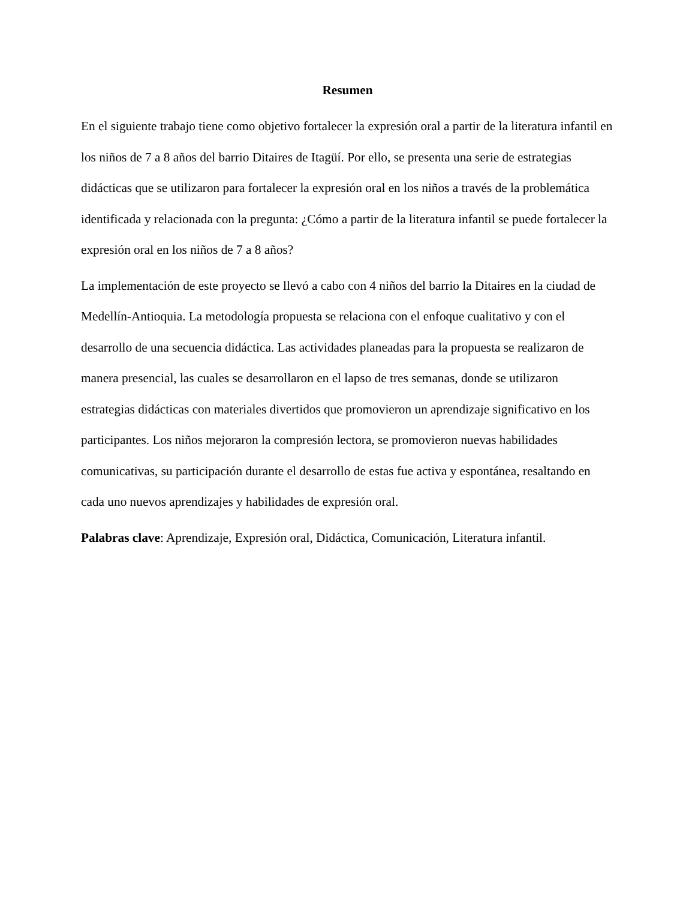Resumen
En el siguiente trabajo tiene como objetivo fortalecer la expresión oral a partir de la literatura infantil en los niños de 7 a 8 años del barrio Ditaires de Itagüí. Por ello, se presenta una serie de estrategias didácticas que se utilizaron para fortalecer la expresión oral en los niños a través de la problemática identificada y relacionada con la pregunta: ¿Cómo a partir de la literatura infantil se puede fortalecer la expresión oral en los niños de 7 a 8 años?
La implementación de este proyecto se llevó a cabo con 4 niños del barrio la Ditaires en la ciudad de Medellín-Antioquia. La metodología propuesta se relaciona con el enfoque cualitativo y con el desarrollo de una secuencia didáctica. Las actividades planeadas para la propuesta se realizaron de manera presencial, las cuales se desarrollaron en el lapso de tres semanas, donde se utilizaron estrategias didácticas con materiales divertidos que promovieron un aprendizaje significativo en los participantes. Los niños mejoraron la compresión lectora, se promovieron nuevas habilidades comunicativas, su participación durante el desarrollo de estas fue activa y espontánea, resaltando en cada uno nuevos aprendizajes y habilidades de expresión oral.
Palabras clave: Aprendizaje, Expresión oral, Didáctica, Comunicación, Literatura infantil.